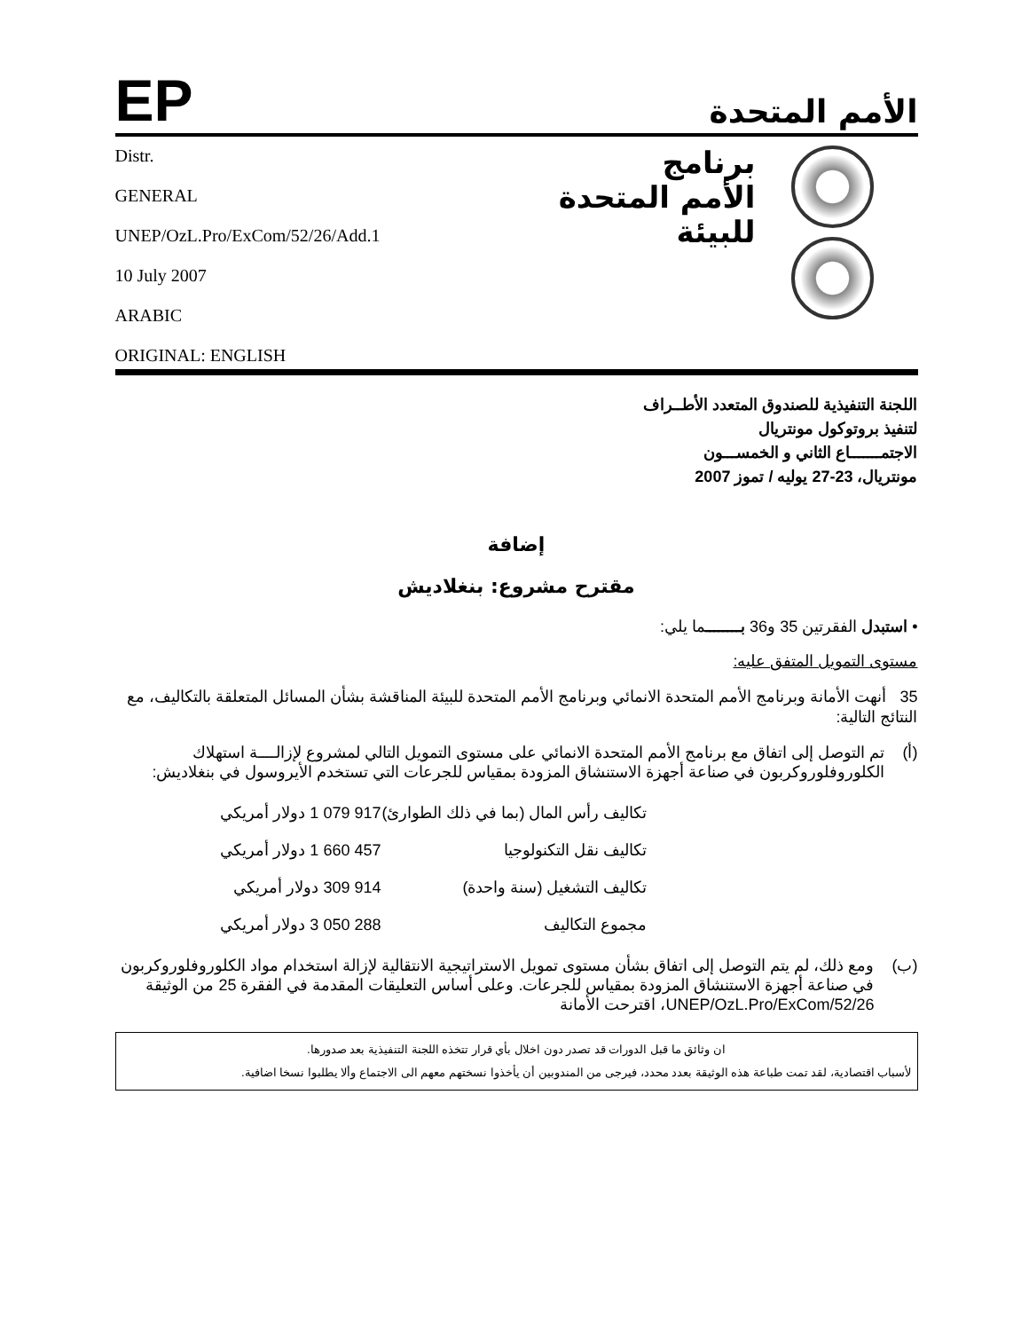EP
الأمم المتحدة
Distr.
GENERAL
UNEP/OzL.Pro/ExCom/52/26/Add.1
10 July 2007
ARABIC
ORIGINAL: ENGLISH
برنامج
الأمم المتحدة
للبيئة
اللجنة التنفيذية للصندوق المتعدد الأطــراف
لتنفيذ بروتوكول مونتريال
الاجتمـــــــاع الثاني و الخمســـون
مونتريال، 23-27 يوليه / تموز 2007
إضافة
مقترح مشروع: بنغلاديش
• استبدل الفقرتين 35 و36 بــــــــما يلي:
مستوى التمويل المتفق عليه:
35 أنهت الأمانة وبرنامج الأمم المتحدة الانمائي وبرنامج الأمم المتحدة للبيئة المناقشة بشأن المسائل المتعلقة بالتكاليف، مع النتائج التالية:
(أ) تم التوصل إلى اتفاق مع برنامج الأمم المتحدة الانمائي على مستوى التمويل التالي لمشروع لإزالــــة استهلاك الكلوروفلوروكربون في صناعة أجهزة الاستنشاق المزودة بمقياس للجرعات التي تستخدم الأيروسول في بنغلاديش:
| تكاليف رأس المال (بما في ذلك الطوارئ) | 917 079 1 دولار أمريكي |
| تكاليف نقل التكنولوجيا | 457 660 1 دولار أمريكي |
| تكاليف التشغيل (سنة واحدة) | 914 309 دولار أمريكي |
| مجموع التكاليف | 288 050 3 دولار أمريكي |
(ب) ومع ذلك، لم يتم التوصل إلى اتفاق بشأن مستوى تمويل الاستراتيجية الانتقالية لإزالة استخدام مواد الكلوروفلوروكربون في صناعة أجهزة الاستنشاق المزودة بمقياس للجرعات. وعلى أساس التعليقات المقدمة في الفقرة 25 من الوثيقة UNEP/OzL.Pro/ExCom/52/26، اقترحت الأمانة
ان وثائق ما قبل الدورات قد تصدر دون اخلال بأي قرار تتخذه اللجنة التنفيذية بعد صدورها.
لأسباب اقتصادية، لقد تمت طباعة هذه الوثيقة بعدد محدد، فيرجى من المندوبين أن يأخذوا نسختهم معهم الى الاجتماع وألا يطلبوا نسخا اضافية.